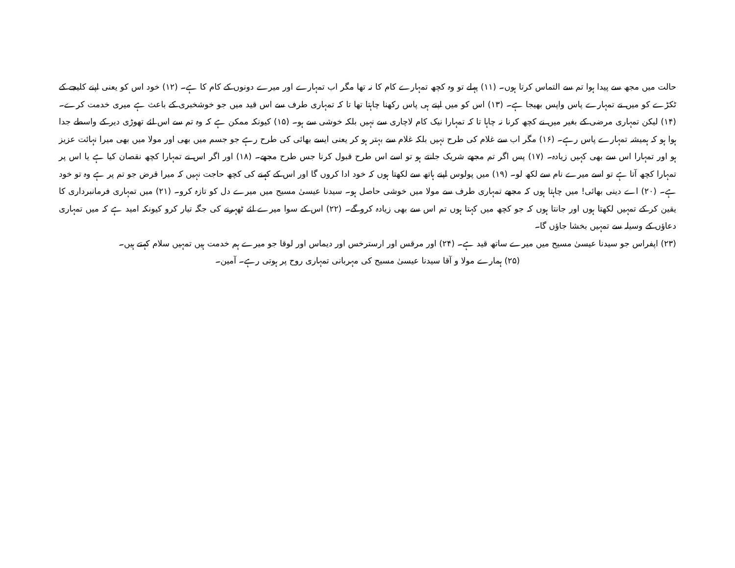حالت میں مجھ سے پیدا ہوا تم سے التماس کرتا ہوں۔ (۱۱) پہلے تو وہ کچھ تمہارے کام کا نہ تھا مگر اب تمہارے اور میرے دونوں کے کام کا ہے۔ (۱۲) خود اس کو یعنی اپنے کلیجے کے ٹکڑے کو میں نے تمہارے پاس واپس بھیجا ہے۔ (۱۳) اس کو میں اپنے ہی پاس رکھنا چاہتا تھا تا کہ تمہاری طرف سے اس قید میں جو خوشخبری کے باعث ہے میری خدمت کرے۔ (۱۴) لیکن تمہاری مرضی کے بغیر میں نے کچھ کرنا نہ چاہا تا کہ تمہارا نیک کام لاچاری سے نہیں بلکہ خوشی سے ہو۔ (۱۵) کیونکہ ممکن ہے کہ وہ تم سے اس لئے تھوڑی دیر کے واسطے جدا ہوا ہو کہ ہمیشہ تمہارے پاس رہے۔ (۱۶) مگر اب سے غلام کی طرح نہیں بلکہ غلام سے بہتر ہو کر یعنی ایسے بھائی کی طرح رہے جو جسم میں بھی اور مولا میں بھی میرا نہائت عزیز ہو اور تمہارا اس سے بھی کہیں زیادہ۔ (۱۷) پس اگر تم مجھے شریک جانتے ہو تو اسے اس طرح قبول کرنا جس طرح مجھے۔ (۱۸) اور اگر اس نے تمہارا کچھ نقصان کیا ہے یا اس پر تمہارا کچھ آتا ہے تو اسے میرے نام سے لکھ لو۔ (۱۹) میں پولوس اپنے ہاتھ سے لکھتا ہوں کہ خود ادا کروں گا اور اس کے کہنے کی کچھ حاجت نہیں کہ میرا قرض جو تم پر ہے وہ تو خود ہے۔ (۲۰) اے دینی بھائی! میں چاہتا ہوں کہ مجھے تمہاری طرف سے مولا میں خوشی حاصل ہو۔ سیدنا عیسیٰ مسیح میں میرے دل کو تازہ کرو۔ (۲۱) میں تمہاری فرمانبرداری کا یقین کر کے تمہیں لکھتا ہوں اور جانتا ہوں کہ جو کچھ میں کہتا ہوں تم اس سے بھی زیادہ کرو گے۔ (۲۲) اس کے سوا میرے لئے ٹھہرنے کی جگہ تیار کرو کیونکہ امید ہے کہ میں تمہاری دعاؤں کے وسیلہ سے تمہیں بخشا جاؤں گا۔
(۲۳) اپفراس جو سیدنا عیسیٰ مسیح میں میرے ساتھ قید ہے۔ (۲۴) اور مرقس اور ارسترخس اور دیماس اور لوقا جو میرے ہم خدمت ہیں تمہیں سلام کہتے ہیں۔
(۲۵) ہمارے مولا و آقا سیدنا عیسیٰ مسیح کی مہربانی تمہاری روح پر ہوتی رہے۔ آمین۔